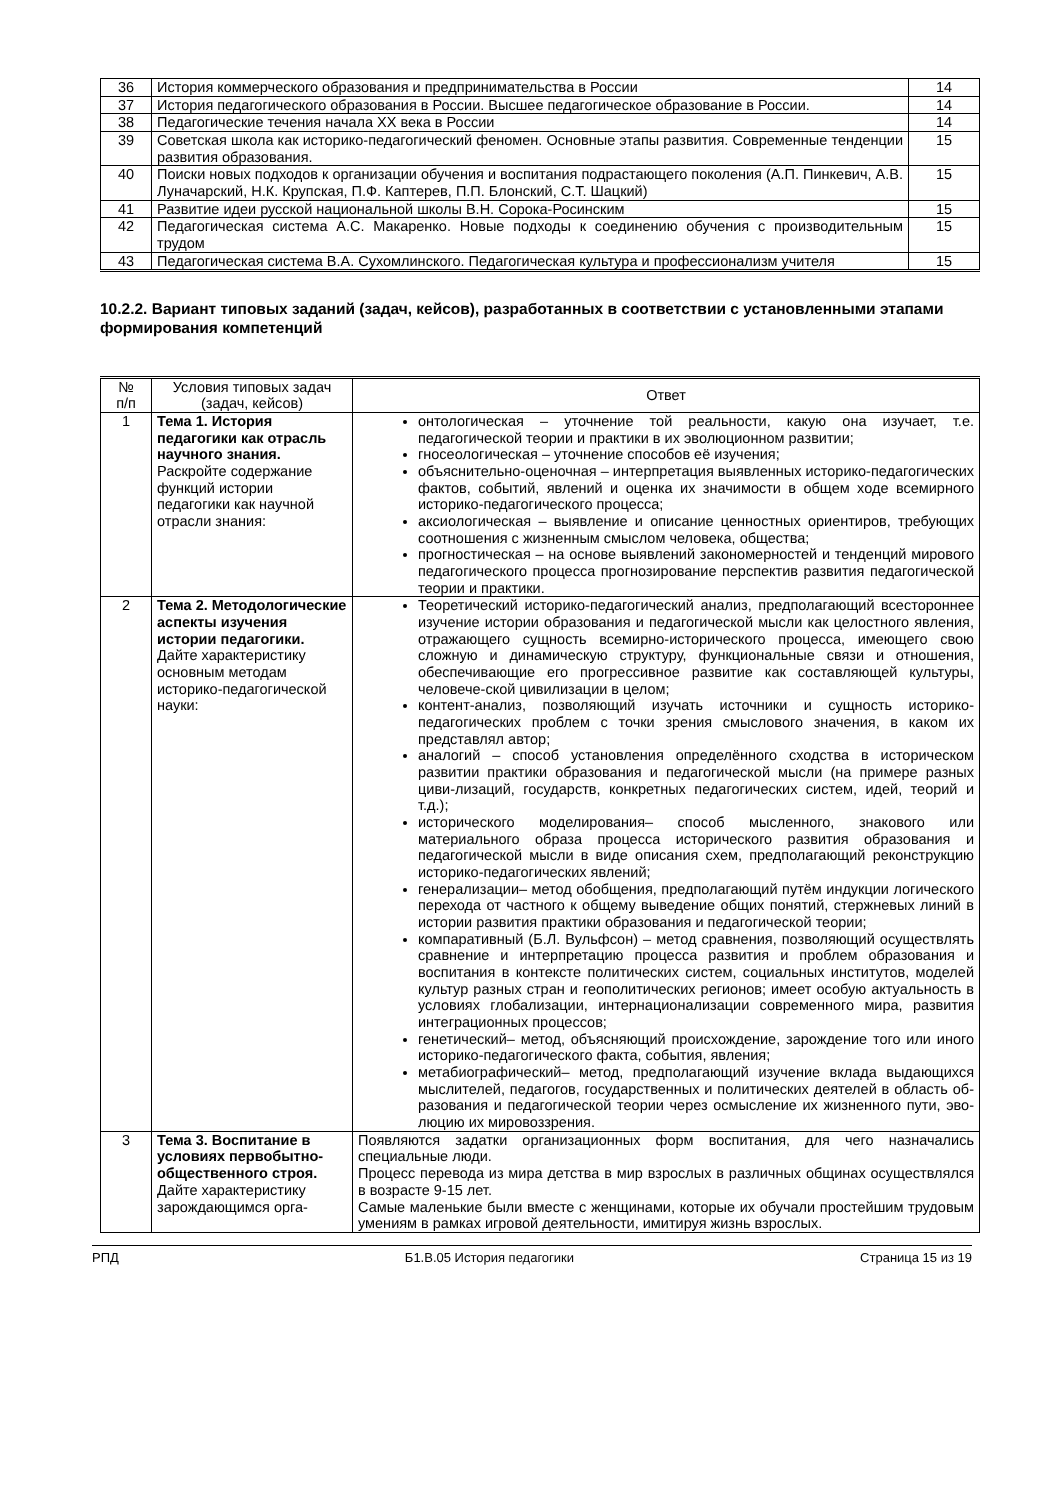| 36 | История коммерческого образования и предпринимательства в России | 14 |
| 37 | История педагогического образования в России. Высшее педагогическое образование в России. | 14 |
| 38 | Педагогические течения начала XX века в России | 14 |
| 39 | Советская школа как историко-педагогический феномен. Основные этапы развития. Современные тенденции развития образования. | 15 |
| 40 | Поиски новых подходов к организации обучения и воспитания подрастающего поколения (А.П. Пинкевич, А.В. Луначарский, Н.К. Крупская, П.Ф. Каптерев, П.П. Блонский, С.Т. Шацкий) | 15 |
| 41 | Развитие идеи русской национальной школы В.Н. Сорока-Росинским | 15 |
| 42 | Педагогическая система А.С. Макаренко. Новые подходы к соединению обучения с производительным трудом | 15 |
| 43 | Педагогическая система В.А. Сухомлинского. Педагогическая культура и профессионализм учителя | 15 |
10.2.2. Вариант типовых заданий (задач, кейсов), разработанных в соответствии с установленными этапами формирования компетенций
| № п/п | Условия типовых задач (задач, кейсов) | Ответ |
| --- | --- | --- |
| 1 | Тема 1. История педагогики как отрасль научного знания. Раскройте содержание функций истории педагогики как научной отрасли знания: | онтологическая – уточнение той реальности, какую она изучает, т.е. педагогической теории и практики в их эволюционном развитии; гносеологическая – уточнение способов её изучения; объяснительно-оценочная – интерпретация выявленных историко-педагогических фактов, событий, явлений и оценка их значимости в общем ходе всемирного историко-педагогического процесса; аксиологическая – выявление и описание ценностных ориентиров, требующих соотношения с жизненным смыслом человека, общества; прогностическая – на основе выявлений закономерностей и тенденций мирового педагогического процесса прогнозирование перспектив развития педагогической теории и практики. |
| 2 | Тема 2. Методологические аспекты изучения истории педагогики. Дайте характеристику основным методам историко-педагогической науки: | Теоретический историко-педагогический анализ, предполагающий всестороннее изучение истории образования и педагогической мысли как целостного явления, отражающего сущность всемирно-исторического процесса, имеющего свою сложную и динамическую структуру, функциональные связи и отношения, обеспечивающие его прогрессивное развитие как составляющей культуры, человече-ской цивилизации в целом; контент-анализ, позволяющий изучать источники и сущность историко-педагогических проблем с точки зрения смыслового значения, в каком их представлял автор; аналогий – способ установления определённого сходства в историческом развитии практики образования и педагогической мысли (на примере разных циви-лизаций, государств, конкретных педагогических систем, идей, теорий и т.д.); исторического моделирования– способ мысленного, знакового или материального образа процесса исторического развития образования и педагогической мысли в виде описания схем, предполагающий реконструкцию историко-педагогических явлений; генерализации– метод обобщения, предполагающий путём индукции логического перехода от частного к общему выведение общих понятий, стержневых линий в истории развития практики образования и педагогической теории; компаративный (Б.Л. Вульфсон) – метод сравнения, позволяющий осуществлять сравнение и интерпретацию процесса развития и проблем образования и воспитания в контексте политических систем, социальных институтов, моделей культур разных стран и геополитических регионов; имеет особую актуальность в условиях глобализации, интернационализации современного мира, развития интеграционных процессов; генетический– метод, объясняющий происхождение, зарождение того или иного историко-педагогического факта, события, явления; метабиографический– метод, предполагающий изучение вклада выдающихся мыслителей, педагогов, государственных и политических деятелей в область об-разования и педагогической теории через осмысление их жизненного пути, эво-люцию их мировоззрения. |
| 3 | Тема 3. Воспитание в условиях первобытно-общественного строя. Дайте характеристику зарождающимся орга- | Появляются задатки организационных форм воспитания, для чего назначались специальные люди. Процесс перевода из мира детства в мир взрослых в различных общинах осуществлялся в возрасте 9-15 лет. Самые маленькие были вместе с женщинами, которые их обучали простейшим трудовым умениям в рамках игровой деятельности, имитируя жизнь взрослых. |
РПД Б1.В.05 История педагогики Страница 15 из 19